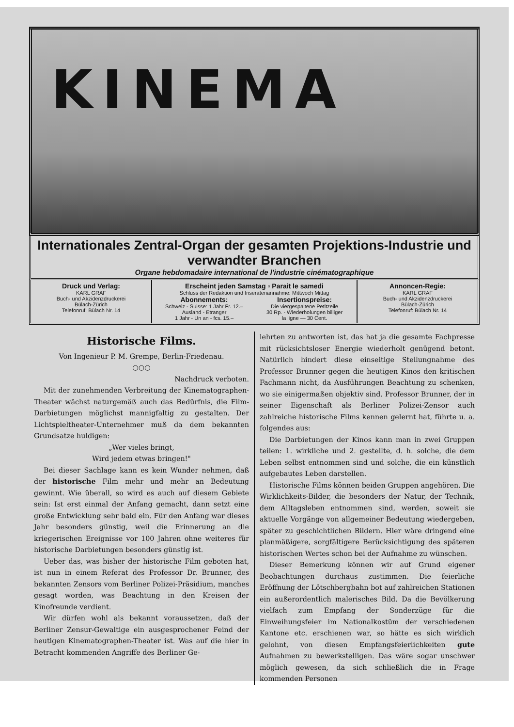KINEMA
Internationales Zentral-Organ der gesamten Projektions-Industrie und verwandter Branchen
Organe hebdomadaire international de l'industrie cinématographique
Druck und Verlag:
KARL GRAF
Buch- und Akzidenzdruckerei
Bülach-Zürich
Telefonruf: Bülach Nr. 14
Erscheint jeden Samstag ▫ Parait le samedi
Schluss der Redaktion und Inseratenannahme: Mittwoch Mittag
Abonnements:
Schweiz - Suisse: 1 Jahr Fr. 12.–
Ausland - Etranger
1 Jahr - Un an - fcs. 15.–
Insertionspreise:
Die viergespaltene Petitzeile
30 Rp. - Wiederholungen billiger
la ligne — 30 Cent.
Annoncen-Regie:
KARL GRAF
Buch- und Akzidenzdruckerei
Bülach-Zürich
Telefonruf: Bülach Nr. 14
Historische Films.
Von Ingenieur P. M. Grempe, Berlin-Friedenau.
○○○
Nachdruck verboten.
Mit der zunehmenden Verbreitung der Kinematographen-Theater wächst naturgemäß auch das Bedürfnis, die Film-Darbietungen möglichst mannigfaltig zu gestalten. Der Lichtspieltheater-Unternehmer muß da dem bekannten Grundsatze huldigen:
„Wer vieles bringt,
Wird jedem etwas bringen!"
Bei dieser Sachlage kann es kein Wunder nehmen, daß der historische Film mehr und mehr an Bedeutung gewinnt. Wie überall, so wird es auch auf diesem Gebiete sein: Ist erst einmal der Anfang gemacht, dann setzt eine große Entwicklung sehr bald ein. Für den Anfang war dieses Jahr besonders günstig, weil die Erinnerung an die kriegerischen Ereignisse vor 100 Jahren ohne weiteres für historische Darbietungen besonders günstig ist.
Ueber das, was bisher der historische Film geboten hat, ist nun in einem Referat des Professor Dr. Brunner, des bekannten Zensors vom Berliner Polizei-Präsidium, manches gesagt worden, was Beachtung in den Kreisen der Kinofreunde verdient.
Wir dürfen wohl als bekannt voraussetzen, daß der Berliner Zensur-Gewaltige ein ausgesprochener Feind der heutigen Kinematographen-Theater ist. Was auf die hier in Betracht kommenden Angriffe des Berliner Ge-
lehrten zu antworten ist, das hat ja die gesamte Fachpresse mit rücksichtsloser Energie wiederholt genügend betont. Natürlich hindert diese einseitige Stellungnahme des Professor Brunner gegen die heutigen Kinos den kritischen Fachmann nicht, da Ausführungen Beachtung zu schenken, wo sie einigermaßen objektiv sind. Professor Brunner, der in seiner Eigenschaft als Berliner Polizei-Zensor auch zahlreiche historische Films kennen gelernt hat, führte u. a. folgendes aus:
Die Darbietungen der Kinos kann man in zwei Gruppen teilen: 1. wirkliche und 2. gestellte, d. h. solche, die dem Leben selbst entnommen sind und solche, die ein künstlich aufgebautes Leben darstellen.
Historische Films können beiden Gruppen angehören. Die Wirklichkeits-Bilder, die besonders der Natur, der Technik, dem Alltagsleben entnommen sind, werden, soweit sie aktuelle Vorgänge von allgemeiner Bedeutung wiedergeben, später zu geschichtlichen Bildern. Hier wäre dringend eine planmäßigere, sorgfältigere Berücksichtigung des späteren historischen Wertes schon bei der Aufnahme zu wünschen.
Dieser Bemerkung können wir auf Grund eigener Beobachtungen durchaus zustimmen. Die feierliche Eröffnung der Lötschbergbahn bot auf zahlreichen Stationen ein außerordentlich malerisches Bild. Da die Bevölkerung vielfach zum Empfang der Sonderzüge für die Einweihungsfeier im Nationalkostüm der verschiedenen Kantone etc. erschienen war, so hätte es sich wirklich gelohnt, von diesen Empfangsfeierlichkeiten gute Aufnahmen zu bewerkstelligen. Das wäre sogar unschwer möglich gewesen, da sich schließlich die in Frage kommenden Personen